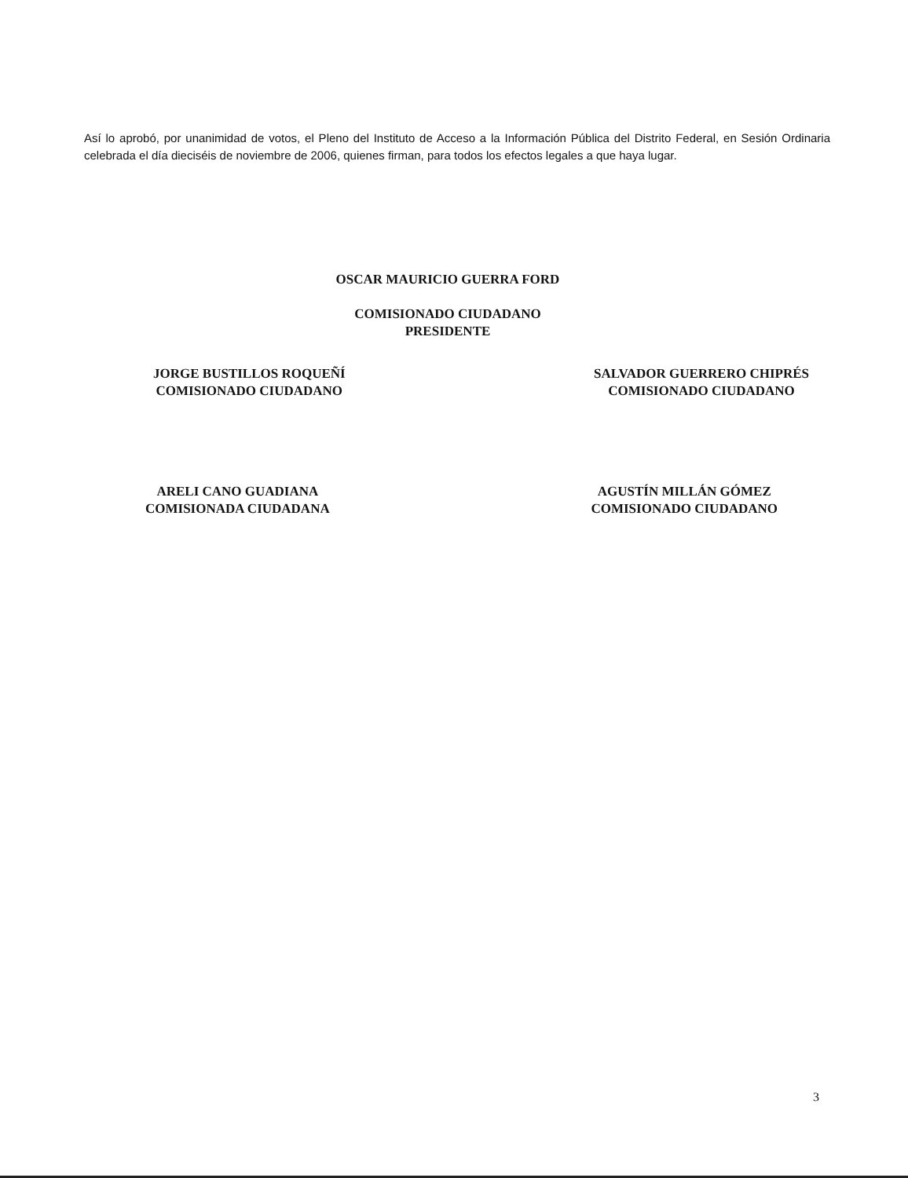Así lo aprobó, por unanimidad de votos, el Pleno del Instituto de Acceso a la Información Pública del Distrito Federal, en Sesión Ordinaria celebrada el día dieciséis de noviembre de 2006, quienes firman, para todos los efectos legales a que haya lugar.
OSCAR MAURICIO GUERRA FORD
COMISIONADO CIUDADANO PRESIDENTE
JORGE BUSTILLOS ROQUEÑÍ
COMISIONADO CIUDADANO
SALVADOR GUERRERO CHIPRÉS
COMISIONADO CIUDADANO
ARELI CANO GUADIANA
COMISIONADA CIUDADANA
AGUSTÍN MILLÁN GÓMEZ
COMISIONADO CIUDADANO
3